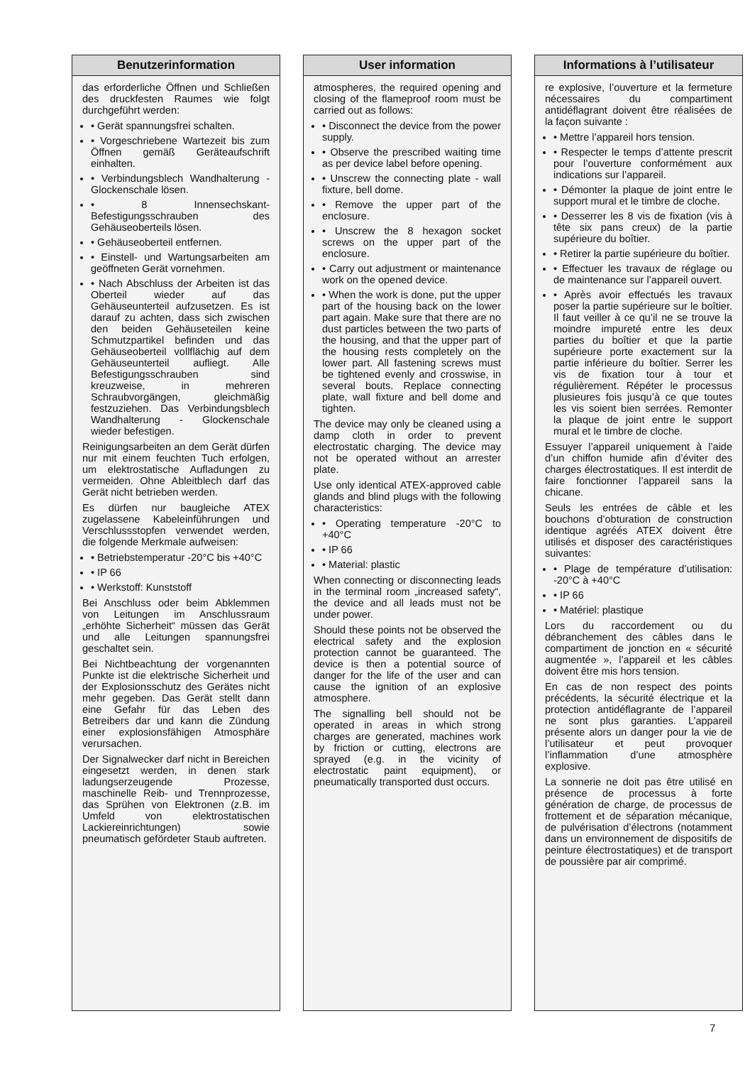Benutzerinformation
das erforderliche Öffnen und Schließen des druckfesten Raumes wie folgt durchgeführt werden:
• Gerät spannungsfrei schalten.
• Vorgeschriebene Wartezeit bis zum Öffnen gemäß Geräteaufschrift einhalten.
• Verbindungsblech Wandhalterung - Glockenschale lösen.
• 8 Innensechskant-Befestigungsschrauben des Gehäuseoberteils lösen.
• Gehäuseoberteil entfernen.
• Einstell- und Wartungsarbeiten am geöffneten Gerät vornehmen.
• Nach Abschluss der Arbeiten ist das Oberteil wieder auf das Gehäuseunterteil aufzusetzen. Es ist darauf zu achten, dass sich zwischen den beiden Gehäuseteilen keine Schmutzpartikel befinden und das Gehäuseoberteil vollflächig auf dem Gehäuseunterteil aufliegt. Alle Befestigungsschrauben sind kreuzweise, in mehreren Schraubvorgängen, gleichmäßig festzuziehen. Das Verbindungsblech Wandhalterung - Glockenschale wieder befestigen.
Reinigungsarbeiten an dem Gerät dürfen nur mit einem feuchten Tuch erfolgen, um elektrostatische Aufladungen zu vermeiden. Ohne Ableitblech darf das Gerät nicht betrieben werden.
Es dürfen nur baugleiche ATEX zugelassene Kabeleinführungen und Verschlussstopfen verwendet werden, die folgende Merkmale aufweisen:
• Betriebstemperatur -20°C bis +40°C
• IP 66
• Werkstoff: Kunststoff
Bei Anschluss oder beim Abklemmen von Leitungen im Anschlussraum „erhöhte Sicherheit“ müssen das Gerät und alle Leitungen spannungsfrei geschaltet sein.
Bei Nichtbeachtung der vorgenannten Punkte ist die elektrische Sicherheit und der Explosionsschutz des Gerätes nicht mehr gegeben. Das Gerät stellt dann eine Gefahr für das Leben des Betreibers dar und kann die Zündung einer explosionsfähigen Atmosphäre verursachen.
Der Signalwecker darf nicht in Bereichen eingesetzt werden, in denen stark ladungserzeugende Prozesse, maschinelle Reib- und Trennprozesse, das Sprühen von Elektronen (z.B. im Umfeld von elektrostatischen Lackiereinrichtungen) sowie pneumatisch gefördeter Staub auftreten.
User information
atmospheres, the required opening and closing of the flameproof room must be carried out as follows:
• Disconnect the device from the power supply.
• Observe the prescribed waiting time as per device label before opening.
• Unscrew the connecting plate - wall fixture, bell dome.
• Remove the upper part of the enclosure.
• Unscrew the 8 hexagon socket screws on the upper part of the enclosure.
• Carry out adjustment or maintenance work on the opened device.
• When the work is done, put the upper part of the housing back on the lower part again. Make sure that there are no dust particles between the two parts of the housing, and that the upper part of the housing rests completely on the lower part. All fastening screws must be tightened evenly and crosswise, in several bouts. Replace connecting plate, wall fixture and bell dome and tighten.
The device may only be cleaned using a damp cloth in order to prevent electrostatic charging. The device may not be operated without an arrester plate.
Use only identical ATEX-approved cable glands and blind plugs with the following characteristics:
• Operating temperature -20°C to +40°C
• IP 66
• Material: plastic
When connecting or disconnecting leads in the terminal room „increased safety“, the device and all leads must not be under power.
Should these points not be observed the electrical safety and the explosion protection cannot be guaranteed. The device is then a potential source of danger for the life of the user and can cause the ignition of an explosive atmosphere.
The signalling bell should not be operated in areas in which strong charges are generated, machines work by friction or cutting, electrons are sprayed (e.g. in the vicinity of electrostatic paint equipment), or pneumatically transported dust occurs.
Informations à l’utilisateur
re explosive, l’ouverture et la fermeture nécessaires du compartiment antidéflagrant doivent être réalisées de la façon suivante :
• Mettre l’appareil hors tension.
• Respecter le temps d’attente prescrit pour l’ouverture conformément aux indications sur l’appareil.
• Démonter la plaque de joint entre le support mural et le timbre de cloche.
• Desserrer les 8 vis de fixation (vis à tête six pans creux) de la partie supérieure du boîtier.
• Retirer la partie supérieure du boîtier.
• Effectuer les travaux de réglage ou de maintenance sur l’appareil ouvert.
• Après avoir effectués les travaux poser la partie supérieure sur le boîtier. Il faut veiller à ce qu’il ne se trouve la moindre impureté entre les deux parties du boîtier et que la partie supérieure porte exactement sur la partie inférieure du boîtier. Serrer les vis de fixation tour à tour et régulièrement. Répéter le processus plusieures fois jusqu’à ce que toutes les vis soient bien serrées. Remonter la plaque de joint entre le support mural et le timbre de cloche.
Essuyer l’appareil uniquement à l’aide d’un chiffon humide afin d’éviter des charges électrostatiques. Il est interdit de faire fonctionner l’appareil sans la chicane.
Seuls les entrées de câble et les bouchons d’obturation de construction identique agréés ATEX doivent être utilisés et disposer des caractéristiques suivantes:
• Plage de température d’utilisation: -20°C à +40°C
• IP 66
• Matériel: plastique
Lors du raccordement ou du débranchement des câbles dans le compartiment de jonction en « sécurité augmentée », l’appareil et les câbles doivent être mis hors tension.
En cas de non respect des points précédents, la sécurité électrique et la protection antidéflagrante de l’appareil ne sont plus garanties. L’appareil présente alors un danger pour la vie de l’utilisateur et peut provoquer l’inflammation d’une atmosphère explosive.
La sonnerie ne doit pas être utilisé en présence de processus à forte génération de charge, de processus de frottement et de séparation mécanique, de pulvérisation d’électrons (notamment dans un environnement de dispositifs de peinture électrostatiques) et de transport de poussière par air comprimé.
7